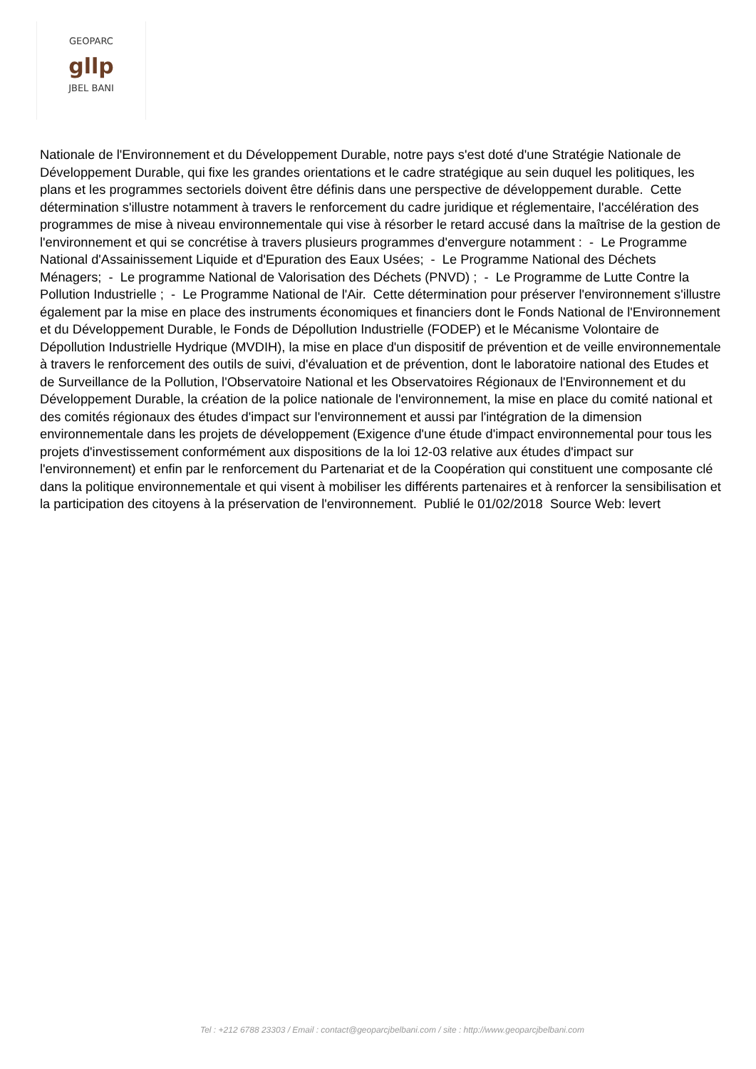GEOPARC
gllp
JBEL BANI
Nationale de l'Environnement et du Développement Durable, notre pays s'est doté d'une Stratégie Nationale de Développement Durable, qui fixe les grandes orientations et le cadre stratégique au sein duquel les politiques, les plans et les programmes sectoriels doivent être définis dans une perspective de développement durable. Cette détermination s'illustre notamment à travers le renforcement du cadre juridique et réglementaire, l'accélération des programmes de mise à niveau environnementale qui vise à résorber le retard accusé dans la maîtrise de la gestion de l'environnement et qui se concrétise à travers plusieurs programmes d'envergure notamment : - Le Programme National d'Assainissement Liquide et d'Epuration des Eaux Usées; - Le Programme National des Déchets Ménagers; - Le programme National de Valorisation des Déchets (PNVD) ; - Le Programme de Lutte Contre la Pollution Industrielle ; - Le Programme National de l'Air. Cette détermination pour préserver l'environnement s'illustre également par la mise en place des instruments économiques et financiers dont le Fonds National de l'Environnement et du Développement Durable, le Fonds de Dépollution Industrielle (FODEP) et le Mécanisme Volontaire de Dépollution Industrielle Hydrique (MVDIH), la mise en place d'un dispositif de prévention et de veille environnementale à travers le renforcement des outils de suivi, d'évaluation et de prévention, dont le laboratoire national des Etudes et de Surveillance de la Pollution, l'Observatoire National et les Observatoires Régionaux de l'Environnement et du Développement Durable, la création de la police nationale de l'environnement, la mise en place du comité national et des comités régionaux des études d'impact sur l'environnement et aussi par l'intégration de la dimension environnementale dans les projets de développement (Exigence d'une étude d'impact environnemental pour tous les projets d'investissement conformément aux dispositions de la loi 12-03 relative aux études d'impact sur l'environnement) et enfin par le renforcement du Partenariat et de la Coopération qui constituent une composante clé dans la politique environnementale et qui visent à mobiliser les différents partenaires et à renforcer la sensibilisation et la participation des citoyens à la préservation de l'environnement. Publié le 01/02/2018 Source Web: levert
Tel : +212 6788 23303 / Email : contact@geoparcjbelbani.com / site : http://www.geoparcjbelbani.com